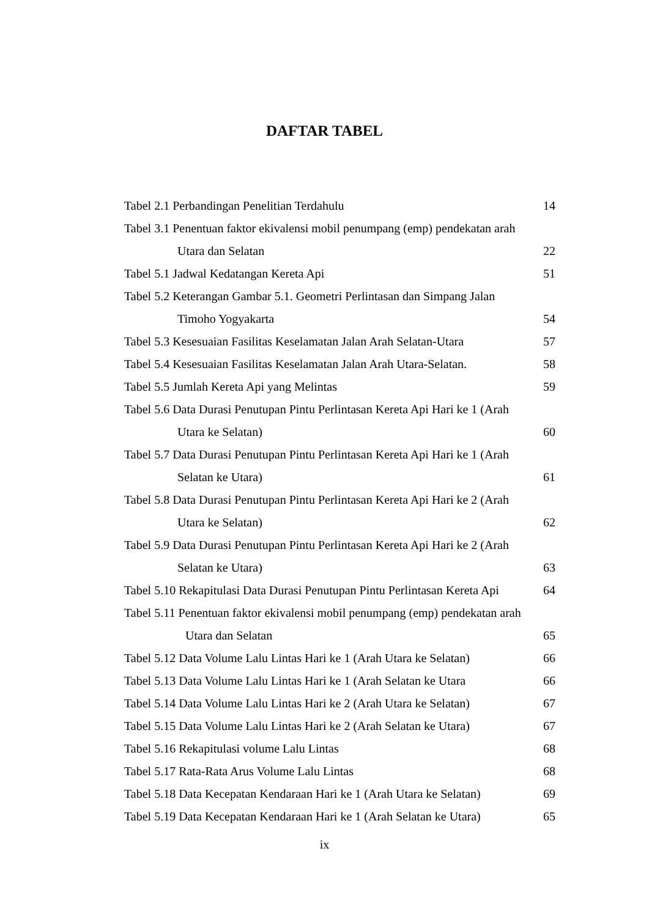DAFTAR TABEL
Tabel 2.1 Perbandingan Penelitian Terdahulu 14
Tabel 3.1 Penentuan faktor ekivalensi mobil penumpang (emp) pendekatan arah
Utara dan Selatan 22
Tabel 5.1 Jadwal Kedatangan Kereta Api 51
Tabel 5.2 Keterangan Gambar 5.1. Geometri Perlintasan dan Simpang Jalan
Timoho Yogyakarta 54
Tabel 5.3 Kesesuaian Fasilitas Keselamatan Jalan Arah Selatan-Utara 57
Tabel 5.4 Kesesuaian Fasilitas Keselamatan Jalan Arah Utara-Selatan. 58
Tabel 5.5 Jumlah Kereta Api yang Melintas 59
Tabel 5.6 Data Durasi Penutupan Pintu Perlintasan Kereta Api Hari ke 1 (Arah
Utara ke Selatan) 60
Tabel 5.7 Data Durasi Penutupan Pintu Perlintasan Kereta Api Hari ke 1 (Arah
Selatan ke Utara) 61
Tabel 5.8 Data Durasi Penutupan Pintu Perlintasan Kereta Api Hari ke 2 (Arah
Utara ke Selatan) 62
Tabel 5.9 Data Durasi Penutupan Pintu Perlintasan Kereta Api Hari ke 2 (Arah
Selatan ke Utara) 63
Tabel 5.10 Rekapitulasi Data Durasi Penutupan Pintu Perlintasan Kereta Api 64
Tabel 5.11 Penentuan faktor ekivalensi mobil penumpang (emp) pendekatan arah
Utara dan Selatan 65
Tabel 5.12 Data Volume Lalu Lintas Hari ke 1 (Arah Utara ke Selatan) 66
Tabel 5.13 Data Volume Lalu Lintas Hari ke 1 (Arah Selatan ke Utara 66
Tabel 5.14 Data Volume Lalu Lintas Hari ke 2 (Arah Utara ke Selatan) 67
Tabel 5.15 Data Volume Lalu Lintas Hari ke 2 (Arah Selatan ke Utara) 67
Tabel 5.16 Rekapitulasi volume Lalu Lintas 68
Tabel 5.17 Rata-Rata Arus Volume Lalu Lintas 68
Tabel 5.18 Data Kecepatan Kendaraan Hari ke 1 (Arah Utara ke Selatan) 69
Tabel 5.19 Data Kecepatan Kendaraan Hari ke 1 (Arah Selatan ke Utara) 65
ix